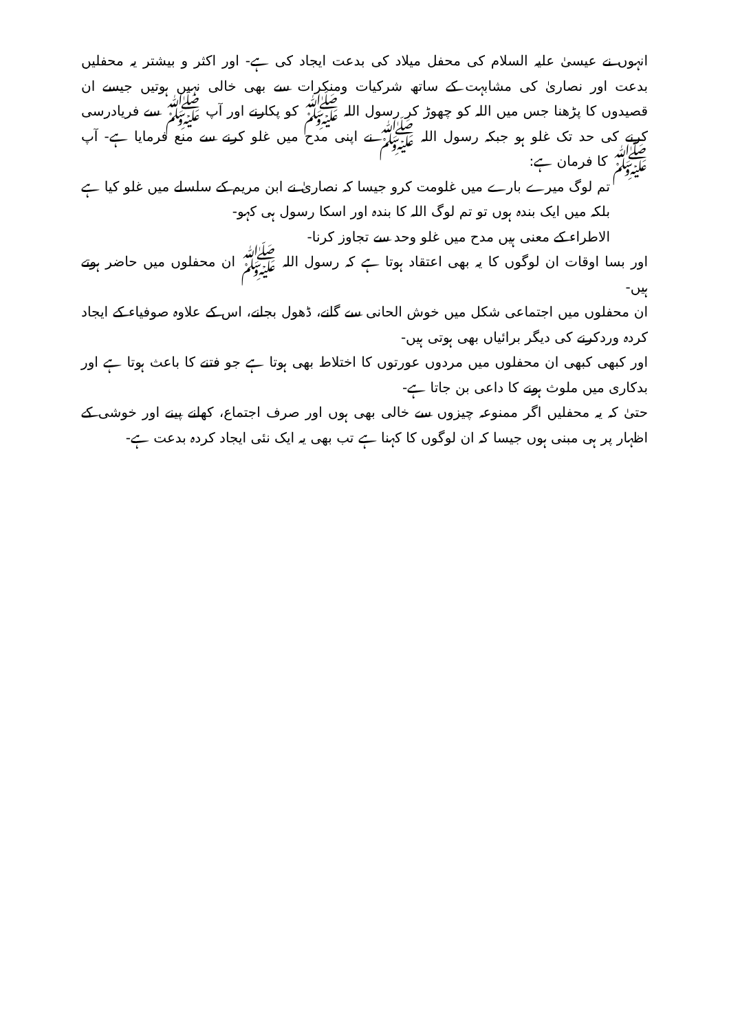انہوں نے عیسیٰ علیہ السلام کی محفل میلاد کی بدعت ایجاد کی ہے- اور اکثر و بیشتر یہ محفلیں بدعت اور نصاریٰ کی مشابہت کے ساتھ شرکیات ومنکرات سے بھی خالی نہیں ہوتیں جیسے ان قصیدوں کا پڑھنا جس میں اللہ کو چھوڑ کر رسول اللہ ﷺ کو پکارنے اور آپ ﷺ سے فریادرسی کرنے کی حد تک غلو ہو جبکہ رسول اللہ ﷺ نے اپنی مدح میں غلو کرنے سے منع فرمایا ہے- آپ ﷺ کا فرمان ہے:
تم لوگ میرے بارے میں غلومت کرو جیسا کہ نصاریٰ نے ابن مریم کے سلسلے میں غلو کیا ہے بلکہ میں ایک بندہ ہوں تو تم لوگ اللہ کا بندہ اور اسکا رسول ہی کہو-
الاطراء کے معنی ہیں مدح میں غلو وحد سے تجاوز کرنا-
اور بسا اوقات ان لوگوں کا یہ بھی اعتقاد ہوتا ہے کہ رسول اللہ ﷺ ان محفلوں میں حاضر ہوتے ہیں-
ان محفلوں میں اجتماعی شکل میں خوش الحانی سے گانے، ڈھول بجانے، اس کے علاوہ صوفیاء کے ایجاد کردہ وردکرنے کی دیگر برائیاں بھی ہوتی ہیں-
اور کبھی کبھی ان محفلوں میں مردوں عورتوں کا اختلاط بھی ہوتا ہے جو فتنے کا باعث ہوتا ہے اور بدکاری میں ملوث ہونے کا داعی بن جاتا ہے-
حتیٰ کہ یہ محفلیں اگر ممنوعہ چیزوں سے خالی بھی ہوں اور صرف اجتماع، کھانے پینے اور خوشی کے اظہار پر ہی مبنی ہوں جیسا کہ ان لوگوں کا کہنا ہے تب بھی یہ ایک نئی ایجاد کردہ بدعت ہے-